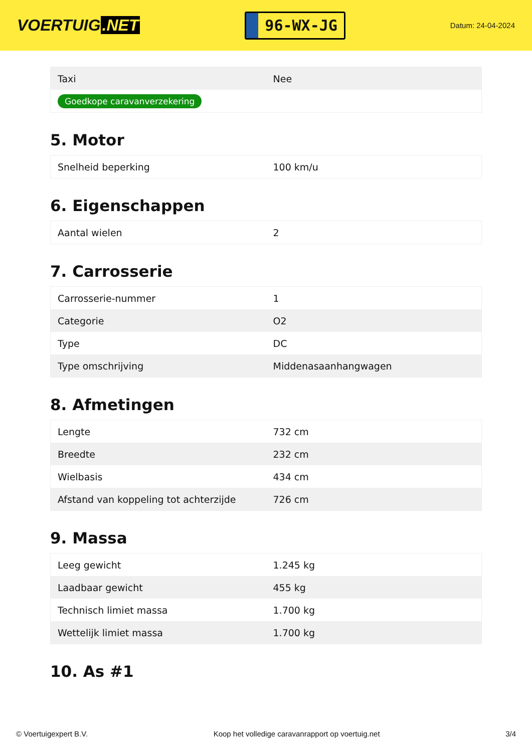VOERTUIG.NET
96-WX-JG
Datum: 24-04-2024
| Taxi | Nee |
| Goedkope caravanverzekering | |
5. Motor
| Snelheid beperking | 100 km/u |
6. Eigenschappen
| Aantal wielen | 2 |
7. Carrosserie
| Carrosserie-nummer | 1 |
| Categorie | O2 |
| Type | DC |
| Type omschrijving | Middenasaanhangwagen |
8. Afmetingen
| Lengte | 732 cm |
| Breedte | 232 cm |
| Wielbasis | 434 cm |
| Afstand van koppeling tot achterzijde | 726 cm |
9. Massa
| Leeg gewicht | 1.245 kg |
| Laadbaar gewicht | 455 kg |
| Technisch limiet massa | 1.700 kg |
| Wettelijk limiet massa | 1.700 kg |
10. As #1
© Voertuigexpert B.V. Koop het volledige caravanrapport op voertuig.net 3/4